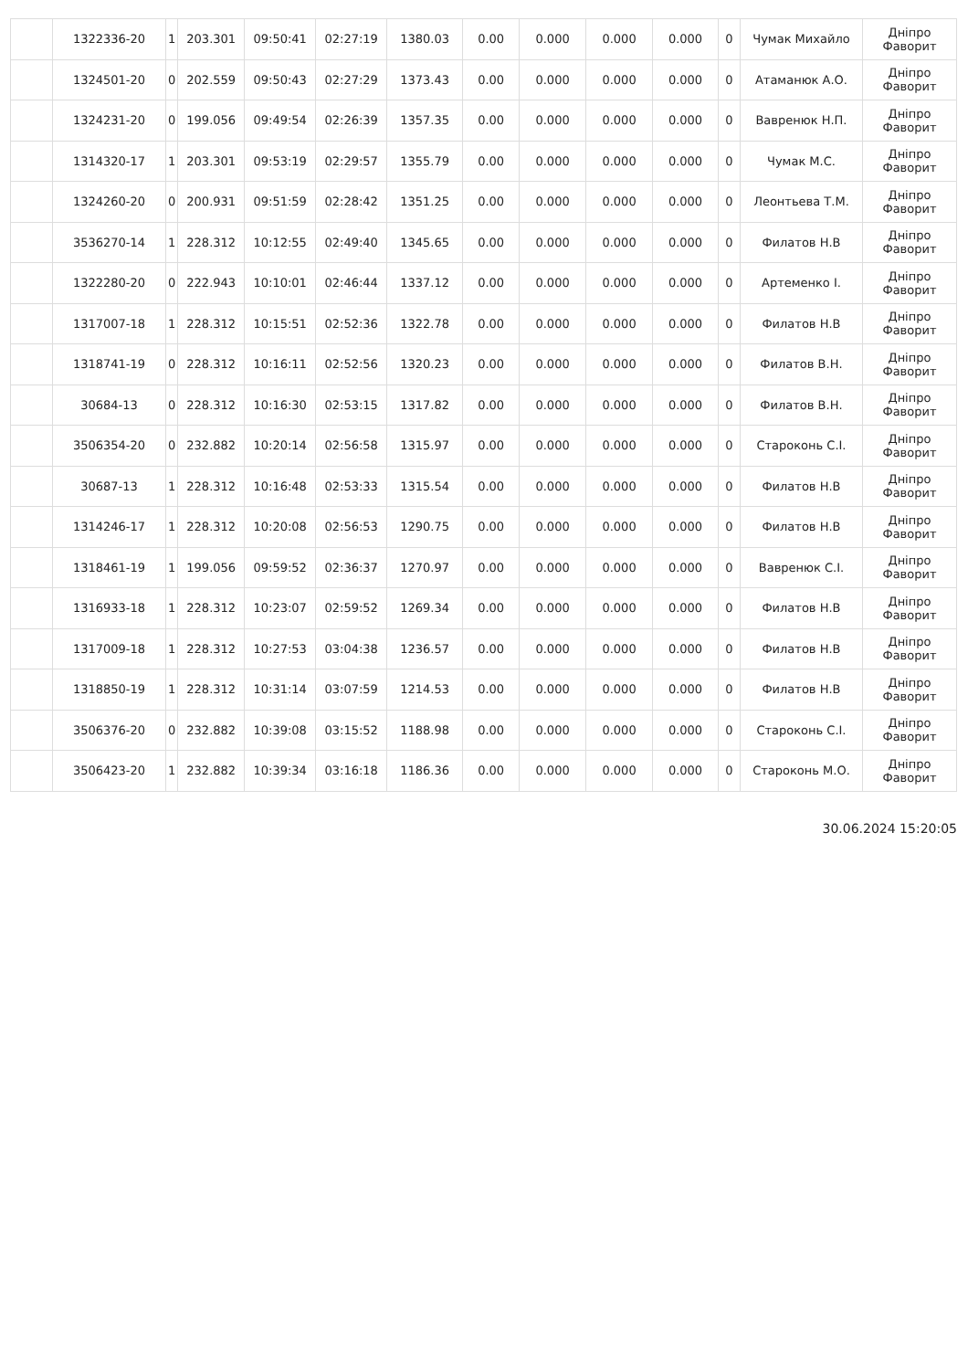| | 1322336-20 | 1 | 203.301 | 09:50:41 | 02:27:19 | 1380.03 | 0.00 | 0.000 | 0.000 | 0.000 | 0 | Чумак Михайло | Дніпро Фаворит |
| | 1324501-20 | 0 | 202.559 | 09:50:43 | 02:27:29 | 1373.43 | 0.00 | 0.000 | 0.000 | 0.000 | 0 | Атаманюк А.О. | Дніпро Фаворит |
| | 1324231-20 | 0 | 199.056 | 09:49:54 | 02:26:39 | 1357.35 | 0.00 | 0.000 | 0.000 | 0.000 | 0 | Вавренюк Н.П. | Дніпро Фаворит |
| | 1314320-17 | 1 | 203.301 | 09:53:19 | 02:29:57 | 1355.79 | 0.00 | 0.000 | 0.000 | 0.000 | 0 | Чумак М.С. | Дніпро Фаворит |
| | 1324260-20 | 0 | 200.931 | 09:51:59 | 02:28:42 | 1351.25 | 0.00 | 0.000 | 0.000 | 0.000 | 0 | Леонтьева Т.М. | Дніпро Фаворит |
| | 3536270-14 | 1 | 228.312 | 10:12:55 | 02:49:40 | 1345.65 | 0.00 | 0.000 | 0.000 | 0.000 | 0 | Филатов Н.В | Дніпро Фаворит |
| | 1322280-20 | 0 | 222.943 | 10:10:01 | 02:46:44 | 1337.12 | 0.00 | 0.000 | 0.000 | 0.000 | 0 | Артеменко І. | Дніпро Фаворит |
| | 1317007-18 | 1 | 228.312 | 10:15:51 | 02:52:36 | 1322.78 | 0.00 | 0.000 | 0.000 | 0.000 | 0 | Филатов Н.В | Дніпро Фаворит |
| | 1318741-19 | 0 | 228.312 | 10:16:11 | 02:52:56 | 1320.23 | 0.00 | 0.000 | 0.000 | 0.000 | 0 | Филатов В.Н. | Дніпро Фаворит |
| | 30684-13 | 0 | 228.312 | 10:16:30 | 02:53:15 | 1317.82 | 0.00 | 0.000 | 0.000 | 0.000 | 0 | Филатов В.Н. | Дніпро Фаворит |
| | 3506354-20 | 0 | 232.882 | 10:20:14 | 02:56:58 | 1315.97 | 0.00 | 0.000 | 0.000 | 0.000 | 0 | Староконь С.І. | Дніпро Фаворит |
| | 30687-13 | 1 | 228.312 | 10:16:48 | 02:53:33 | 1315.54 | 0.00 | 0.000 | 0.000 | 0.000 | 0 | Филатов Н.В | Дніпро Фаворит |
| | 1314246-17 | 1 | 228.312 | 10:20:08 | 02:56:53 | 1290.75 | 0.00 | 0.000 | 0.000 | 0.000 | 0 | Филатов Н.В | Дніпро Фаворит |
| | 1318461-19 | 1 | 199.056 | 09:59:52 | 02:36:37 | 1270.97 | 0.00 | 0.000 | 0.000 | 0.000 | 0 | Вавренюк С.І. | Дніпро Фаворит |
| | 1316933-18 | 1 | 228.312 | 10:23:07 | 02:59:52 | 1269.34 | 0.00 | 0.000 | 0.000 | 0.000 | 0 | Филатов Н.В | Дніпро Фаворит |
| | 1317009-18 | 1 | 228.312 | 10:27:53 | 03:04:38 | 1236.57 | 0.00 | 0.000 | 0.000 | 0.000 | 0 | Филатов Н.В | Дніпро Фаворит |
| | 1318850-19 | 1 | 228.312 | 10:31:14 | 03:07:59 | 1214.53 | 0.00 | 0.000 | 0.000 | 0.000 | 0 | Филатов Н.В | Дніпро Фаворит |
| | 3506376-20 | 0 | 232.882 | 10:39:08 | 03:15:52 | 1188.98 | 0.00 | 0.000 | 0.000 | 0.000 | 0 | Староконь С.І. | Дніпро Фаворит |
| | 3506423-20 | 1 | 232.882 | 10:39:34 | 03:16:18 | 1186.36 | 0.00 | 0.000 | 0.000 | 0.000 | 0 | Староконь М.О. | Дніпро Фаворит |
30.06.2024 15:20:05